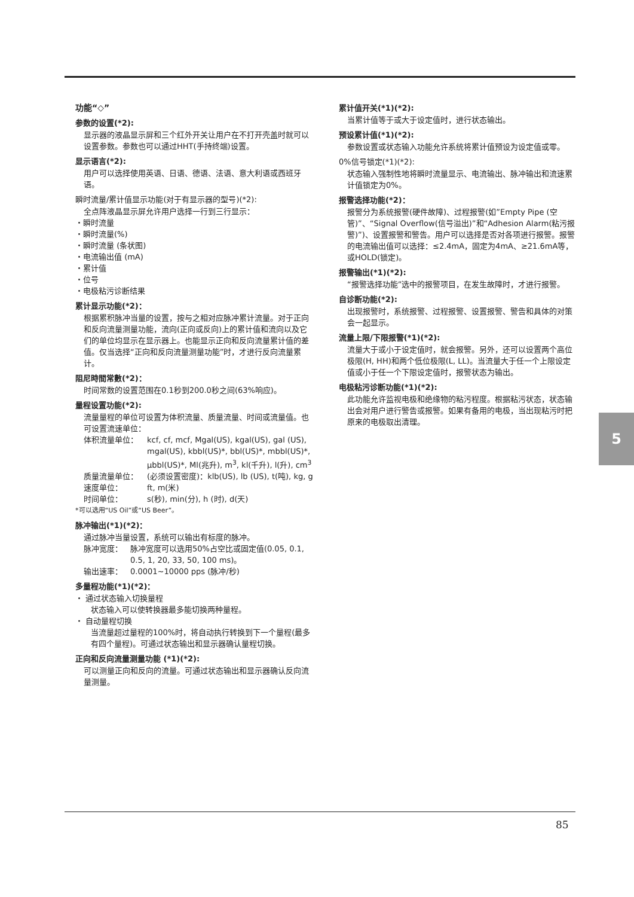功能“◇”
参数的设置(*2):
显示器的液晶显示屏和三个红外开关让用户在不打开壳盖时就可以设置参数。参数也可以通过HHT(手持终端)设置。
显示语言(*2):
用户可以选择使用英语、日语、德语、法语、意大利语或西班牙语。
瞬时流量/累计值显示功能(对于有显示器的型号)(*2):
全点阵液晶显示屏允许用户选择一行到三行显示：
・瞬时流量
・瞬时流量(%)
・瞬时流量 (条状图)
・电流输出值 (mA)
・累计值
・位号
・电极粘污诊断结果
累计显示功能(*2)：
根据累积脉冲当量的设置，按与之相对应脉冲累计流量。对于正向和反向流量测量功能，流向(正向或反向)上的累计值和流向以及它们的单位均显示在显示器上。也能显示正向和反向流量累计值的差值。仅当选择“正向和反向流量测量功能”时，才进行反向流量累计。
阻尼時間常數(*2)：
时间常数的设置范围在0.1秒到200.0秒之间(63%响应)。
量程设置功能(*2):
流量量程的单位可设置为体积流量、质量流量、时间或流量值。也可设置流速单位：
体积流量单位： kcf, cf, mcf, Mgal(US), kgal(US), gal (US), mgal(US), kbbl(US)*, bbl(US)*, mbbl(US)*, µbbl(US)*, Ml(兆升), m<sup>3</sup>, kl(千升), l(升), cm<sup>3</sup>
质量流量单位： (必须设置密度)：klb(US), lb (US), t(吨), kg, g
速度单位： ft, m(米)
时间单位： s(秒), min(分), h (时), d(天)
*可以选用“US Oil”或“US Beer”。
脉冲输出(*1)(*2)：
通过脉冲当量设置，系统可以输出有标度的脉冲。
脉冲宽度： 脉冲宽度可以选用50%占空比或固定值(0.05, 0.1, 0.5, 1, 20, 33, 50, 100 ms)。
输出速率： 0.0001~10000 pps (脉冲/秒)
多量程功能(*1)(*2)：
・ 通过状态输入切换量程
状态输入可以使转换器最多能切换两种量程。
・ 自动量程切换
当流量超过量程的100%时，将自动执行转换到下一个量程(最多有四个量程)。可通过状态输出和显示器确认量程切换。
正向和反向流量测量功能 (*1)(*2):
可以测量正向和反向的流量。可通过状态输出和显示器确认反向流量测量。
累计值开关(*1)(*2):
当累计值等于或大于设定值时，进行状态输出。
预设累计值(*1)(*2):
参数设置或状态输入功能允许系统将累计值预设为设定值或零。
0%信号锁定(*1)(*2):
状态输入强制性地将瞬时流量显示、电流输出、脉冲输出和流速累计值锁定为0%。
报警选择功能(*2)：
报警分为系统报警(硬件故障)、过程报警(如”Empty Pipe (空管)”、“Signal Overflow(信号溢出)”和“Adhesion Alarm(粘污报警)”)、设置报警和警告。用户可以选择是否对各项进行报警。报警的电流输出值可以选择：≤2.4mA，固定为4mA、≥21.6mA等，或HOLD(锁定)。
报警输出(*1)(*2):
“报警选择功能”选中的报警项目，在发生故障时，才进行报警。
自诊断功能(*2):
出现报警时，系统报警、过程报警、设置报警、警告和具体的对策会一起显示。
流量上限/下限报警(*1)(*2):
流量大于或小于设定值时，就会报警。另外，还可以设置两个高位极限(H, HH)和两个低位极限(L, LL)。当流量大于任一个上限设定值或小于任一个下限设定值时，报警状态为输出。
电极粘污诊断功能(*1)(*2):
此功能允许监视电极和绝缘物的粘污程度。根据粘污状态，状态输出会对用户进行警告或报警。如果有备用的电极，当出现粘污时把原来的电极取出清理。
5
85